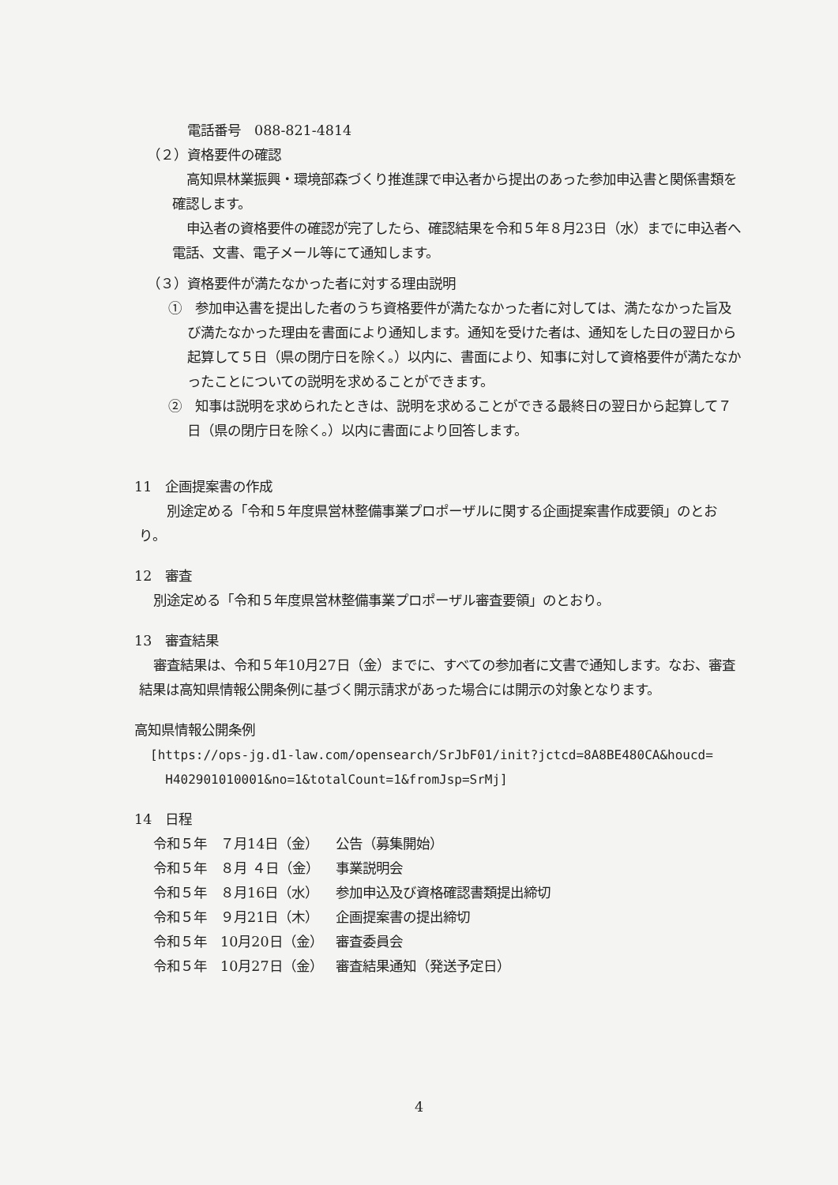電話番号　088-821-4814
（２）資格要件の確認
高知県林業振興・環境部森づくり推進課で申込者から提出のあった参加申込書と関係書類を確認します。
申込者の資格要件の確認が完了したら、確認結果を令和５年８月23日（水）までに申込者へ電話、文書、電子メール等にて通知します。
（３）資格要件が満たなかった者に対する理由説明
①　参加申込書を提出した者のうち資格要件が満たなかった者に対しては、満たなかった旨及び満たなかった理由を書面により通知します。通知を受けた者は、通知をした日の翌日から起算して５日（県の閉庁日を除く。）以内に、書面により、知事に対して資格要件が満たなかったことについての説明を求めることができます。
②　知事は説明を求められたときは、説明を求めることができる最終日の翌日から起算して７日（県の閉庁日を除く。）以内に書面により回答します。
11　企画提案書の作成
　別途定める「令和５年度県営林整備事業プロポーザルに関する企画提案書作成要領」のとおり。
12　審査
別途定める「令和５年度県営林整備事業プロポーザル審査要領」のとおり。
13　審査結果
審査結果は、令和５年10月27日（金）までに、すべての参加者に文書で通知します。なお、審査結果は高知県情報公開条例に基づく開示請求があった場合には開示の対象となります。
高知県情報公開条例
[https://ops-jg.d1-law.com/opensearch/SrJbF01/init?jctcd=8A8BE480CA&houcd=
H402901010001&no=1&totalCount=1&fromJsp=SrMj]
14　日程
| 令和５年 ７月14日（金） | 公告（募集開始） |
| 令和５年 ８月 ４日（金） | 事業説明会 |
| 令和５年 ８月16日（水） | 参加申込及び資格確認書類提出締切 |
| 令和５年 ９月21日（木） | 企画提案書の提出締切 |
| 令和５年 10月20日（金） | 審査委員会 |
| 令和５年 10月27日（金） | 審査結果通知（発送予定日） |
4